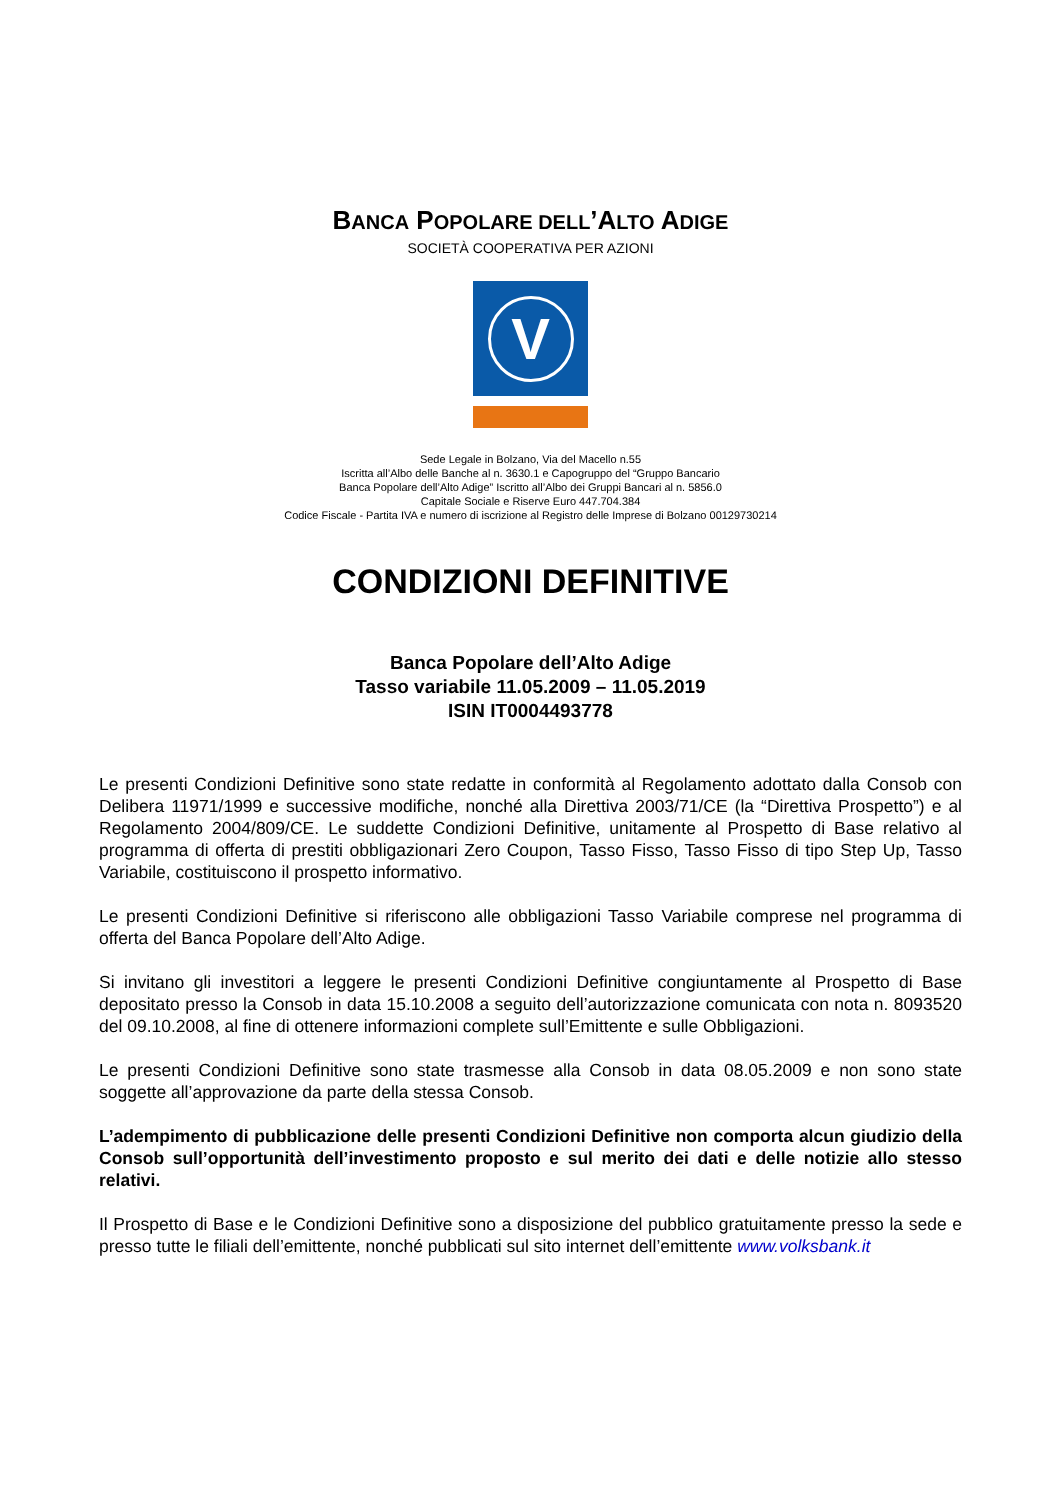BANCA POPOLARE DELL’ALTO ADIGE
SOCIETÀ COOPERATIVA PER AZIONI
V
Sede Legale in Bolzano, Via del Macello n.55
Iscritta all’Albo delle Banche al n. 3630.1 e Capogruppo del “Gruppo Bancario
Banca Popolare dell’Alto Adige” Iscritto all’Albo dei Gruppi Bancari al n. 5856.0
Capitale Sociale e Riserve Euro 447.704.384
Codice Fiscale - Partita IVA e numero di iscrizione al Registro delle Imprese di Bolzano 00129730214
CONDIZIONI DEFINITIVE
Banca Popolare dell’Alto Adige
Tasso variabile 11.05.2009 – 11.05.2019
ISIN IT0004493778
Le presenti Condizioni Definitive sono state redatte in conformità al Regolamento adottato dalla Consob con Delibera 11971/1999 e successive modifiche, nonché alla Direttiva 2003/71/CE (la “Direttiva Prospetto”) e al Regolamento 2004/809/CE. Le suddette Condizioni Definitive, unitamente al Prospetto di Base relativo al programma di offerta di prestiti obbligazionari Zero Coupon, Tasso Fisso, Tasso Fisso di tipo Step Up, Tasso Variabile, costituiscono il prospetto informativo.
Le presenti Condizioni Definitive si riferiscono alle obbligazioni Tasso Variabile comprese nel programma di offerta del Banca Popolare dell’Alto Adige.
Si invitano gli investitori a leggere le presenti Condizioni Definitive congiuntamente al Prospetto di Base depositato presso la Consob in data 15.10.2008 a seguito dell’autorizzazione comunicata con nota n. 8093520 del 09.10.2008, al fine di ottenere informazioni complete sull’Emittente e sulle Obbligazioni.
Le presenti Condizioni Definitive sono state trasmesse alla Consob in data 08.05.2009 e non sono state soggette all’approvazione da parte della stessa Consob.
L’adempimento di pubblicazione delle presenti Condizioni Definitive non comporta alcun giudizio della Consob sull’opportunità dell’investimento proposto e sul merito dei dati e delle notizie allo stesso relativi.
Il Prospetto di Base e le Condizioni Definitive sono a disposizione del pubblico gratuitamente presso la sede e presso tutte le filiali dell’emittente, nonché pubblicati sul sito internet dell’emittente www.volksbank.it